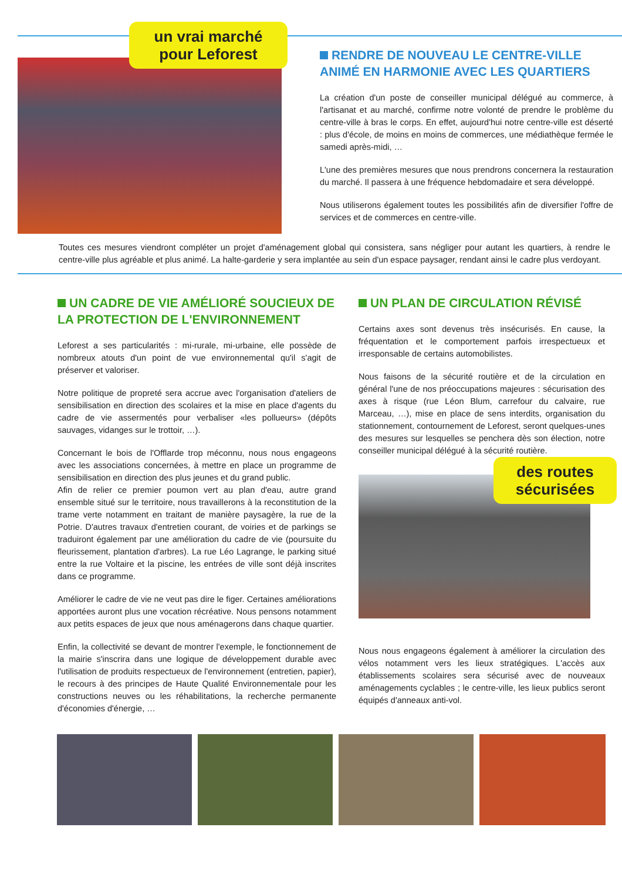un vrai marché pour Leforest
RENDRE DE NOUVEAU LE CENTRE-VILLE ANIMÉ EN HARMONIE AVEC LES QUARTIERS
La création d'un poste de conseiller municipal délégué au commerce, à l'artisanat et au marché, confirme notre volonté de prendre le problème du centre-ville à bras le corps. En effet, aujourd'hui notre centre-ville est déserté : plus d'école, de moins en moins de commerces, une médiathèque fermée le samedi après-midi, …
L'une des premières mesures que nous prendrons concernera la restauration du marché. Il passera à une fréquence hebdomadaire et sera développé.
Nous utiliserons également toutes les possibilités afin de diversifier l'offre de services et de commerces en centre-ville.
Toutes ces mesures viendront compléter un projet d'aménagement global qui consistera, sans négliger pour autant les quartiers, à rendre le centre-ville plus agréable et plus animé. La halte-garderie y sera implantée au sein d'un espace paysager, rendant ainsi le cadre plus verdoyant.
UN CADRE DE VIE AMÉLIORÉ SOUCIEUX DE LA PROTECTION DE L'ENVIRONNEMENT
Leforest a ses particularités : mi-rurale, mi-urbaine, elle possède de nombreux atouts d'un point de vue environnemental qu'il s'agit de préserver et valoriser.
Notre politique de propreté sera accrue avec l'organisation d'ateliers de sensibilisation en direction des scolaires et la mise en place d'agents du cadre de vie assermentés pour verbaliser «les pollueurs» (dépôts sauvages, vidanges sur le trottoir, …).
Concernant le bois de l'Offlarde trop méconnu, nous nous engageons avec les associations concernées, à mettre en place un programme de sensibilisation en direction des plus jeunes et du grand public.
Afin de relier ce premier poumon vert au plan d'eau, autre grand ensemble situé sur le territoire, nous travaillerons à la reconstitution de la trame verte notamment en traitant de manière paysagère, la rue de la Potrie. D'autres travaux d'entretien courant, de voiries et de parkings se traduiront également par une amélioration du cadre de vie (poursuite du fleurissement, plantation d'arbres). La rue Léo Lagrange, le parking situé entre la rue Voltaire et la piscine, les entrées de ville sont déjà inscrites dans ce programme.
Améliorer le cadre de vie ne veut pas dire le figer. Certaines améliorations apportées auront plus une vocation récréative. Nous pensons notamment aux petits espaces de jeux que nous aménagerons dans chaque quartier.
Enfin, la collectivité se devant de montrer l'exemple, le fonctionnement de la mairie s'inscrira dans une logique de développement durable avec l'utilisation de produits respectueux de l'environnement (entretien, papier), le recours à des principes de Haute Qualité Environnementale pour les constructions neuves ou les réhabilitations, la recherche permanente d'économies d'énergie, …
UN PLAN DE CIRCULATION RÉVISÉ
Certains axes sont devenus très insécurisés. En cause, la fréquentation et le comportement parfois irrespectueux et irresponsable de certains automobilistes.
Nous faisons de la sécurité routière et de la circulation en général l'une de nos préoccupations majeures : sécurisation des axes à risque (rue Léon Blum, carrefour du calvaire, rue Marceau, …), mise en place de sens interdits, organisation du stationnement, contournement de Leforest, seront quelques-unes des mesures sur lesquelles se penchera dès son élection, notre conseiller municipal délégué à la sécurité routière.
des routes sécurisées
Nous nous engageons également à améliorer la circulation des vélos notamment vers les lieux stratégiques. L'accès aux établissements scolaires sera sécurisé avec de nouveaux aménagements cyclables ; le centre-ville, les lieux publics seront équipés d'anneaux anti-vol.